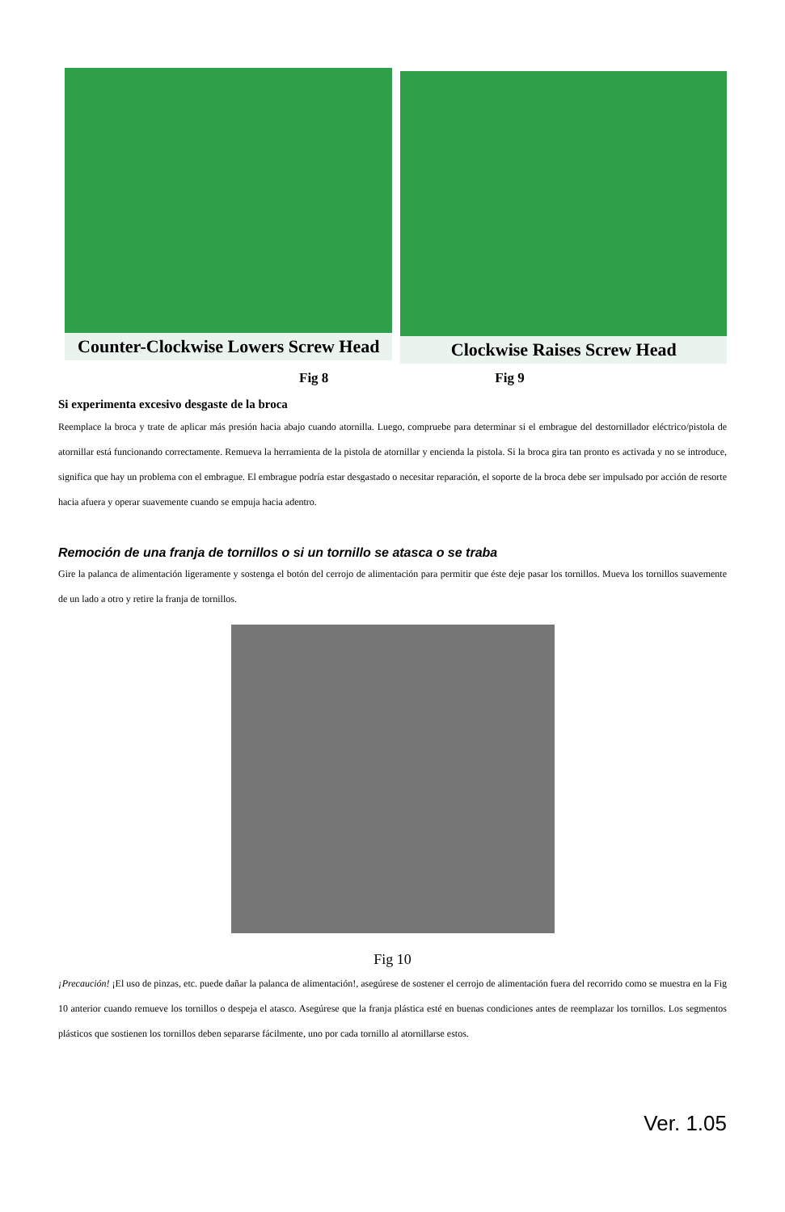Counter-Clockwise Lowers Screw Head
Clockwise Raises Screw Head
Fig 8 Fig 9
Si experimenta excesivo desgaste de la broca
Reemplace la broca y trate de aplicar más presión hacia abajo cuando atornilla. Luego, compruebe para determinar si el embrague del destornillador eléctrico/pistola de atornillar está funcionando correctamente. Remueva la herramienta de la pistola de atornillar y encienda la pistola. Si la broca gira tan pronto es activada y no se introduce, significa que hay un problema con el embrague. El embrague podría estar desgastado o necesitar reparación, el soporte de la broca debe ser impulsado por acción de resorte hacia afuera y operar suavemente cuando se empuja hacia adentro.
Remoción de una franja de tornillos o si un tornillo se atasca o se traba
Gire la palanca de alimentación ligeramente y sostenga el botón del cerrojo de alimentación para permitir que éste deje pasar los tornillos. Mueva los tornillos suavemente de un lado a otro y retire la franja de tornillos.
Fig 10
¡Precaución! ¡El uso de pinzas, etc. puede dañar la palanca de alimentación!, asegúrese de sostener el cerrojo de alimentación fuera del recorrido como se muestra en la Fig 10 anterior cuando remueve los tornillos o despeja el atasco. Asegúrese que la franja plástica esté en buenas condiciones antes de reemplazar los tornillos. Los segmentos plásticos que sostienen los tornillos deben separarse fácilmente, uno por cada tornillo al atornillarse estos.
Ver. 1.05